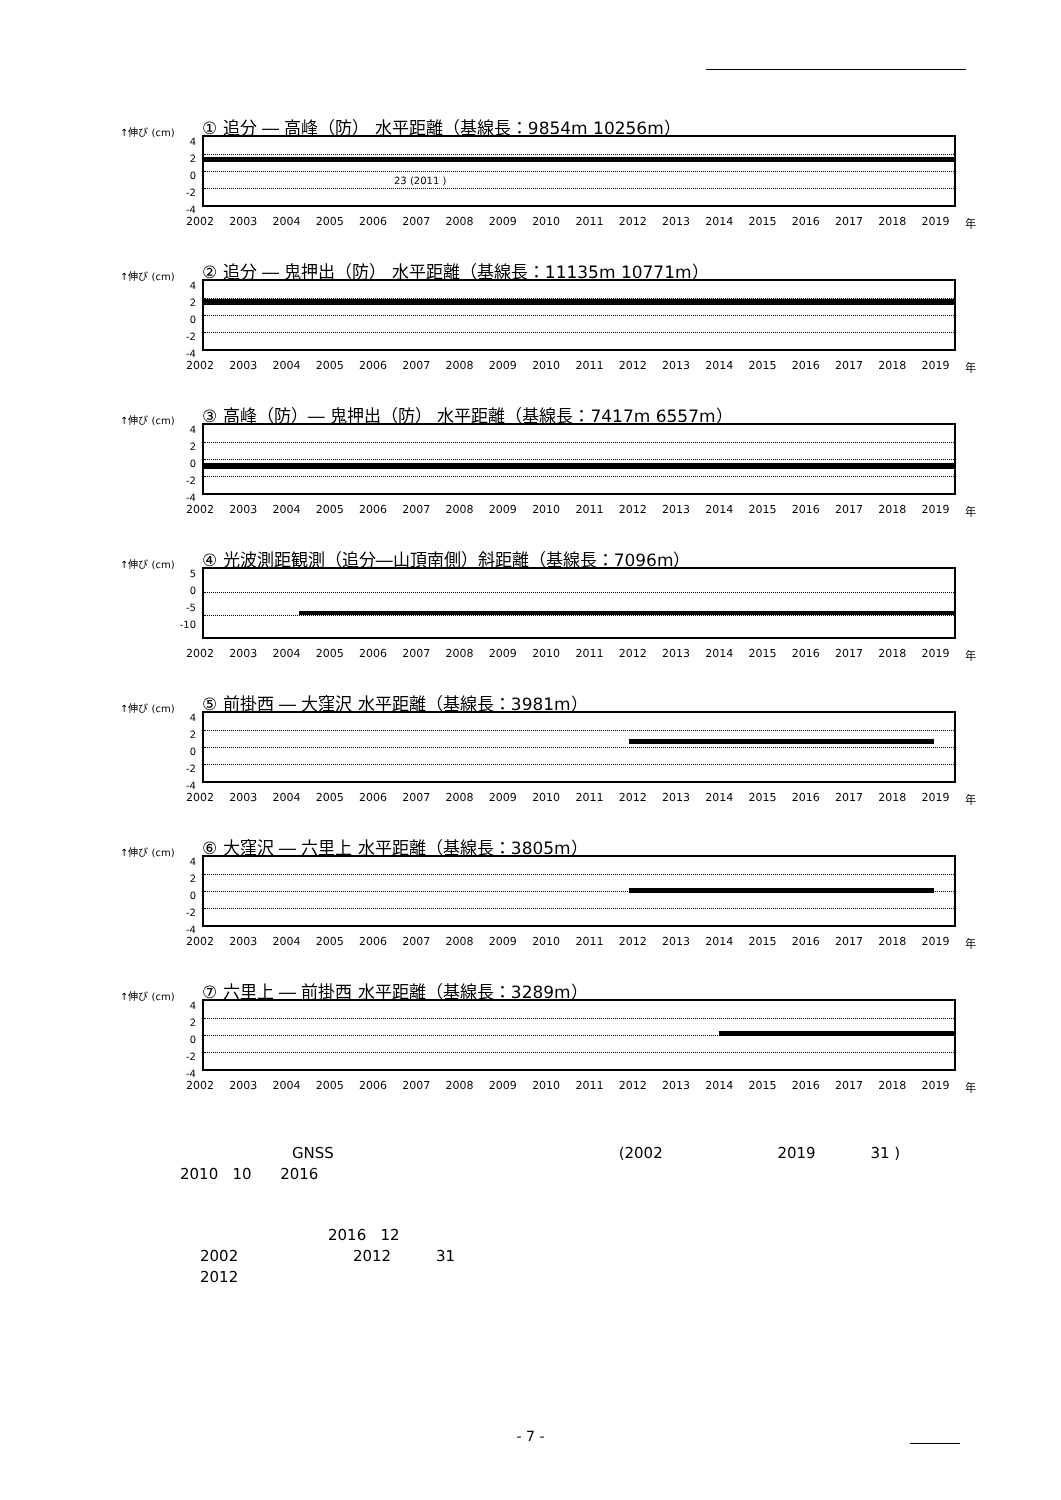↑伸び (cm) ① 追分 ― 高峰（防） 水平距離（基線長：9854m 10256m）
4
2
0
-2
-4
23 (2011 )
2002 2003 2004 2005 2006 2007 2008 2009 2010 2011 2012 2013 2014 2015 2016 2017 2018 2019 年
↑伸び (cm) ② 追分 ― 鬼押出（防） 水平距離（基線長：11135m 10771m）
4
2
0
-2
-4
2002 2003 2004 2005 2006 2007 2008 2009 2010 2011 2012 2013 2014 2015 2016 2017 2018 2019 年
↑伸び (cm) ③ 高峰（防）― 鬼押出（防） 水平距離（基線長：7417m 6557m）
4
2
0
-2
-4
2002 2003 2004 2005 2006 2007 2008 2009 2010 2011 2012 2013 2014 2015 2016 2017 2018 2019 年
↑伸び (cm) ④ 光波測距観測（追分―山頂南側）斜距離（基線長：7096m）
5
0
-5
-10
2002 2003 2004 2005 2006 2007 2008 2009 2010 2011 2012 2013 2014 2015 2016 2017 2018 2019 年
↑伸び (cm) ⑤ 前掛西 ― 大窪沢 水平距離（基線長：3981m）
4
2
0
-2
-4
2002 2003 2004 2005 2006 2007 2008 2009 2010 2011 2012 2013 2014 2015 2016 2017 2018 2019 年
↑伸び (cm) ⑥ 大窪沢 ― 六里上 水平距離（基線長：3805m）
4
2
0
-2
-4
2002 2003 2004 2005 2006 2007 2008 2009 2010 2011 2012 2013 2014 2015 2016 2017 2018 2019 年
↑伸び (cm) ⑦ 六里上 ― 前掛西 水平距離（基線長：3289m）
4
2
0
-2
-4
2002 2003 2004 2005 2006 2007 2008 2009 2010 2011 2012 2013 2014 2015 2016 2017 2018 2019 年
GNSS (2002 2019 31 )
2010 10 2016
2016 12
2002 2012 31
2012
- 7 -